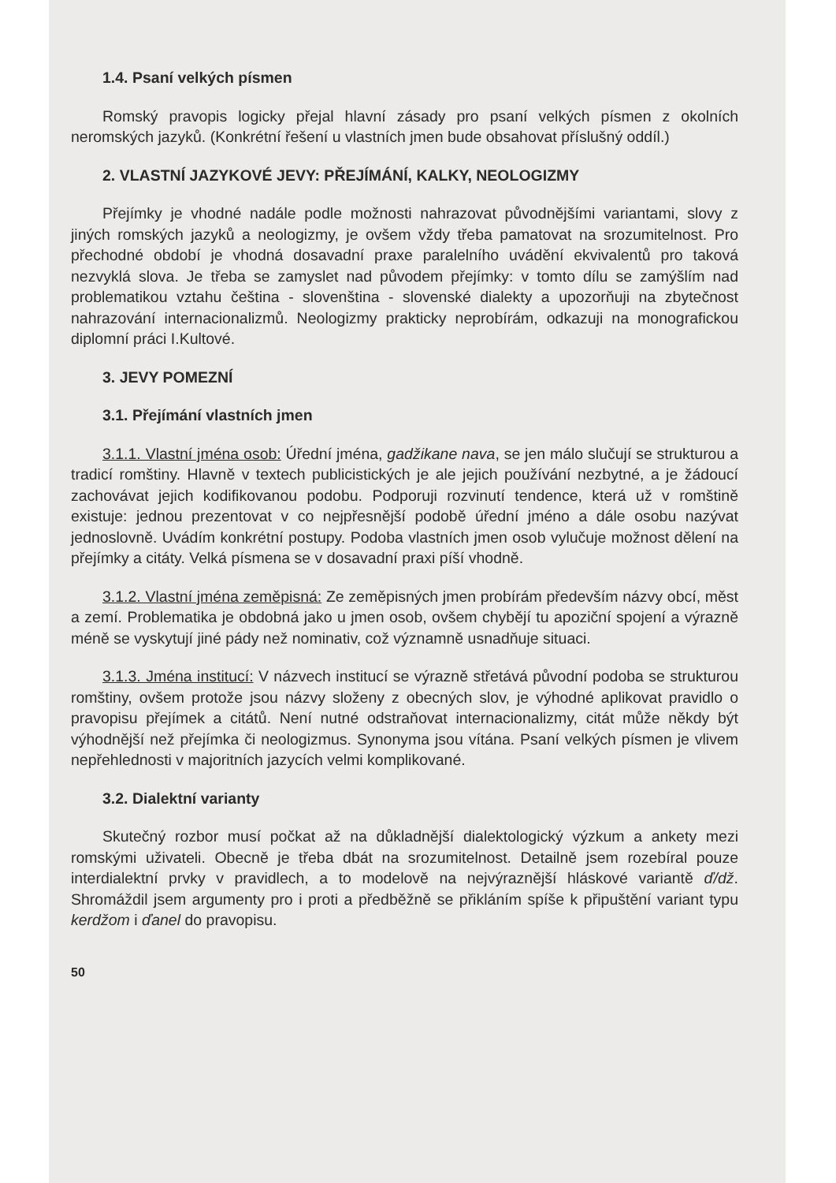1.4. Psaní velkých písmen
Romský pravopis logicky přejal hlavní zásady pro psaní velkých písmen z okolních neromských jazyků. (Konkrétní řešení u vlastních jmen bude obsahovat příslušný oddíl.)
2. VLASTNÍ JAZYKOVÉ JEVY: PŘEJÍMÁNÍ, KALKY, NEOLOGIZMY
Přejímky je vhodné nadále podle možnosti nahrazovat původnějšími variantami, slovy z jiných romských jazyků a neologizmy, je ovšem vždy třeba pamatovat na srozumitelnost. Pro přechodné období je vhodná dosavadní praxe paralelního uvádění ekvivalentů pro taková nezvyklá slova. Je třeba se zamyslet nad původem přejímky: v tomto dílu se zamýšlím nad problematikou vztahu čeština - slovenština - slovenské dialekty a upozorňuji na zbytečnost nahrazování internacionalizmů. Neologizmy prakticky neprobírám, odkazuji na monografickou diplomní práci I.Kultové.
3. JEVY POMEZNÍ
3.1. Přejímání vlastních jmen
3.1.1. Vlastní jména osob: Úřední jména, gadžikane nava, se jen málo slučují se strukturou a tradicí romštiny. Hlavně v textech publicistických je ale jejich používání nezbytné, a je žádoucí zachovávat jejich kodifikovanou podobu. Podporuji rozvinutí tendence, která už v romštině existuje: jednou prezentovat v co nejpřesnější podobě úřední jméno a dále osobu nazývat jednoslovně. Uvádím konkrétní postupy. Podoba vlastních jmen osob vylučuje možnost dělení na přejímky a citáty. Velká písmena se v dosavadní praxi píší vhodně.
3.1.2. Vlastní jména zeměpisná: Ze zeměpisných jmen probírám především názvy obcí, měst a zemí. Problematika je obdobná jako u jmen osob, ovšem chybějí tu apoziční spojení a výrazně méně se vyskytují jiné pády než nominativ, což významně usnadňuje situaci.
3.1.3. Jména institucí: V názvech institucí se výrazně střetává původní podoba se strukturou romštiny, ovšem protože jsou názvy složeny z obecných slov, je výhodné aplikovat pravidlo o pravopisu přejímek a citátů. Není nutné odstraňovat internacionalizmy, citát může někdy být výhodnější než přejímka či neologizmus. Synonyma jsou vítána. Psaní velkých písmen je vlivem nepřehlednosti v majoritních jazycích velmi komplikované.
3.2. Dialektní varianty
Skutečný rozbor musí počkat až na důkladnější dialektologický výzkum a ankety mezi romskými uživateli. Obecně je třeba dbát na srozumitelnost. Detailně jsem rozebíral pouze interdialektní prvky v pravidlech, a to modelově na nejvýraznější hláskové variantě ď/dž. Shromáždil jsem argumenty pro i proti a předběžně se přikláním spíše k připuštění variant typu kerdžom i ďanel do pravopisu.
50